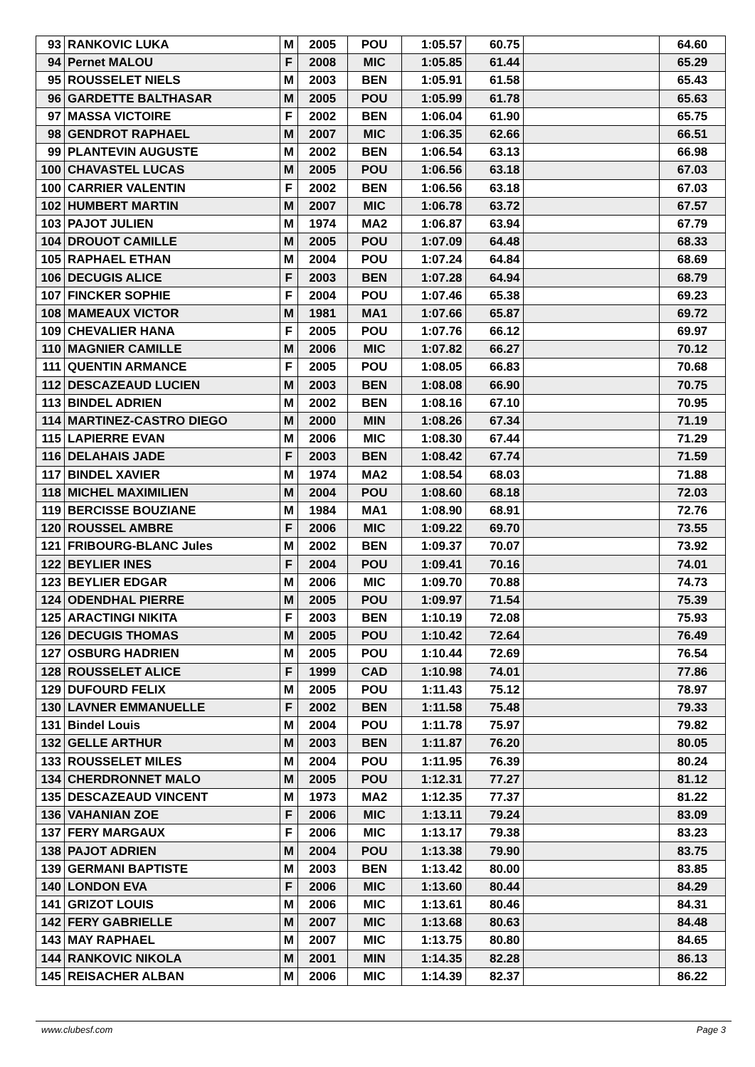| 93 | RANKOVIC LUKA | M | 2005 | POU | 1:05.57 | 60.75 | | 64.60 |
| 94 | Pernet MALOU | F | 2008 | MIC | 1:05.85 | 61.44 | | 65.29 |
| 95 | ROUSSELET NIELS | M | 2003 | BEN | 1:05.91 | 61.58 | | 65.43 |
| 96 | GARDETTE BALTHASAR | M | 2005 | POU | 1:05.99 | 61.78 | | 65.63 |
| 97 | MASSA VICTOIRE | F | 2002 | BEN | 1:06.04 | 61.90 | | 65.75 |
| 98 | GENDROT RAPHAEL | M | 2007 | MIC | 1:06.35 | 62.66 | | 66.51 |
| 99 | PLANTEVIN AUGUSTE | M | 2002 | BEN | 1:06.54 | 63.13 | | 66.98 |
| 100 | CHAVASTEL LUCAS | M | 2005 | POU | 1:06.56 | 63.18 | | 67.03 |
| 100 | CARRIER VALENTIN | F | 2002 | BEN | 1:06.56 | 63.18 | | 67.03 |
| 102 | HUMBERT MARTIN | M | 2007 | MIC | 1:06.78 | 63.72 | | 67.57 |
| 103 | PAJOT JULIEN | M | 1974 | MA2 | 1:06.87 | 63.94 | | 67.79 |
| 104 | DROUOT CAMILLE | M | 2005 | POU | 1:07.09 | 64.48 | | 68.33 |
| 105 | RAPHAEL ETHAN | M | 2004 | POU | 1:07.24 | 64.84 | | 68.69 |
| 106 | DECUGIS ALICE | F | 2003 | BEN | 1:07.28 | 64.94 | | 68.79 |
| 107 | FINCKER SOPHIE | F | 2004 | POU | 1:07.46 | 65.38 | | 69.23 |
| 108 | MAMEAUX VICTOR | M | 1981 | MA1 | 1:07.66 | 65.87 | | 69.72 |
| 109 | CHEVALIER HANA | F | 2005 | POU | 1:07.76 | 66.12 | | 69.97 |
| 110 | MAGNIER CAMILLE | M | 2006 | MIC | 1:07.82 | 66.27 | | 70.12 |
| 111 | QUENTIN ARMANCE | F | 2005 | POU | 1:08.05 | 66.83 | | 70.68 |
| 112 | DESCAZEAUD LUCIEN | M | 2003 | BEN | 1:08.08 | 66.90 | | 70.75 |
| 113 | BINDEL ADRIEN | M | 2002 | BEN | 1:08.16 | 67.10 | | 70.95 |
| 114 | MARTINEZ-CASTRO DIEGO | M | 2000 | MIN | 1:08.26 | 67.34 | | 71.19 |
| 115 | LAPIERRE EVAN | M | 2006 | MIC | 1:08.30 | 67.44 | | 71.29 |
| 116 | DELAHAIS JADE | F | 2003 | BEN | 1:08.42 | 67.74 | | 71.59 |
| 117 | BINDEL XAVIER | M | 1974 | MA2 | 1:08.54 | 68.03 | | 71.88 |
| 118 | MICHEL MAXIMILIEN | M | 2004 | POU | 1:08.60 | 68.18 | | 72.03 |
| 119 | BERCISSE BOUZIANE | M | 1984 | MA1 | 1:08.90 | 68.91 | | 72.76 |
| 120 | ROUSSEL AMBRE | F | 2006 | MIC | 1:09.22 | 69.70 | | 73.55 |
| 121 | FRIBOURG-BLANC Jules | M | 2002 | BEN | 1:09.37 | 70.07 | | 73.92 |
| 122 | BEYLIER INES | F | 2004 | POU | 1:09.41 | 70.16 | | 74.01 |
| 123 | BEYLIER EDGAR | M | 2006 | MIC | 1:09.70 | 70.88 | | 74.73 |
| 124 | ODENDHAL PIERRE | M | 2005 | POU | 1:09.97 | 71.54 | | 75.39 |
| 125 | ARACTINGI NIKITA | F | 2003 | BEN | 1:10.19 | 72.08 | | 75.93 |
| 126 | DECUGIS THOMAS | M | 2005 | POU | 1:10.42 | 72.64 | | 76.49 |
| 127 | OSBURG HADRIEN | M | 2005 | POU | 1:10.44 | 72.69 | | 76.54 |
| 128 | ROUSSELET ALICE | F | 1999 | CAD | 1:10.98 | 74.01 | | 77.86 |
| 129 | DUFOURD FELIX | M | 2005 | POU | 1:11.43 | 75.12 | | 78.97 |
| 130 | LAVNER EMMANUELLE | F | 2002 | BEN | 1:11.58 | 75.48 | | 79.33 |
| 131 | Bindel Louis | M | 2004 | POU | 1:11.78 | 75.97 | | 79.82 |
| 132 | GELLE ARTHUR | M | 2003 | BEN | 1:11.87 | 76.20 | | 80.05 |
| 133 | ROUSSELET MILES | M | 2004 | POU | 1:11.95 | 76.39 | | 80.24 |
| 134 | CHERDRONNET MALO | M | 2005 | POU | 1:12.31 | 77.27 | | 81.12 |
| 135 | DESCAZEAUD VINCENT | M | 1973 | MA2 | 1:12.35 | 77.37 | | 81.22 |
| 136 | VAHANIAN ZOE | F | 2006 | MIC | 1:13.11 | 79.24 | | 83.09 |
| 137 | FERY MARGAUX | F | 2006 | MIC | 1:13.17 | 79.38 | | 83.23 |
| 138 | PAJOT ADRIEN | M | 2004 | POU | 1:13.38 | 79.90 | | 83.75 |
| 139 | GERMANI BAPTISTE | M | 2003 | BEN | 1:13.42 | 80.00 | | 83.85 |
| 140 | LONDON EVA | F | 2006 | MIC | 1:13.60 | 80.44 | | 84.29 |
| 141 | GRIZOT LOUIS | M | 2006 | MIC | 1:13.61 | 80.46 | | 84.31 |
| 142 | FERY GABRIELLE | M | 2007 | MIC | 1:13.68 | 80.63 | | 84.48 |
| 143 | MAY RAPHAEL | M | 2007 | MIC | 1:13.75 | 80.80 | | 84.65 |
| 144 | RANKOVIC NIKOLA | M | 2001 | MIN | 1:14.35 | 82.28 | | 86.13 |
| 145 | REISACHER ALBAN | M | 2006 | MIC | 1:14.39 | 82.37 | | 86.22 |
www.clubesf.com Page 3